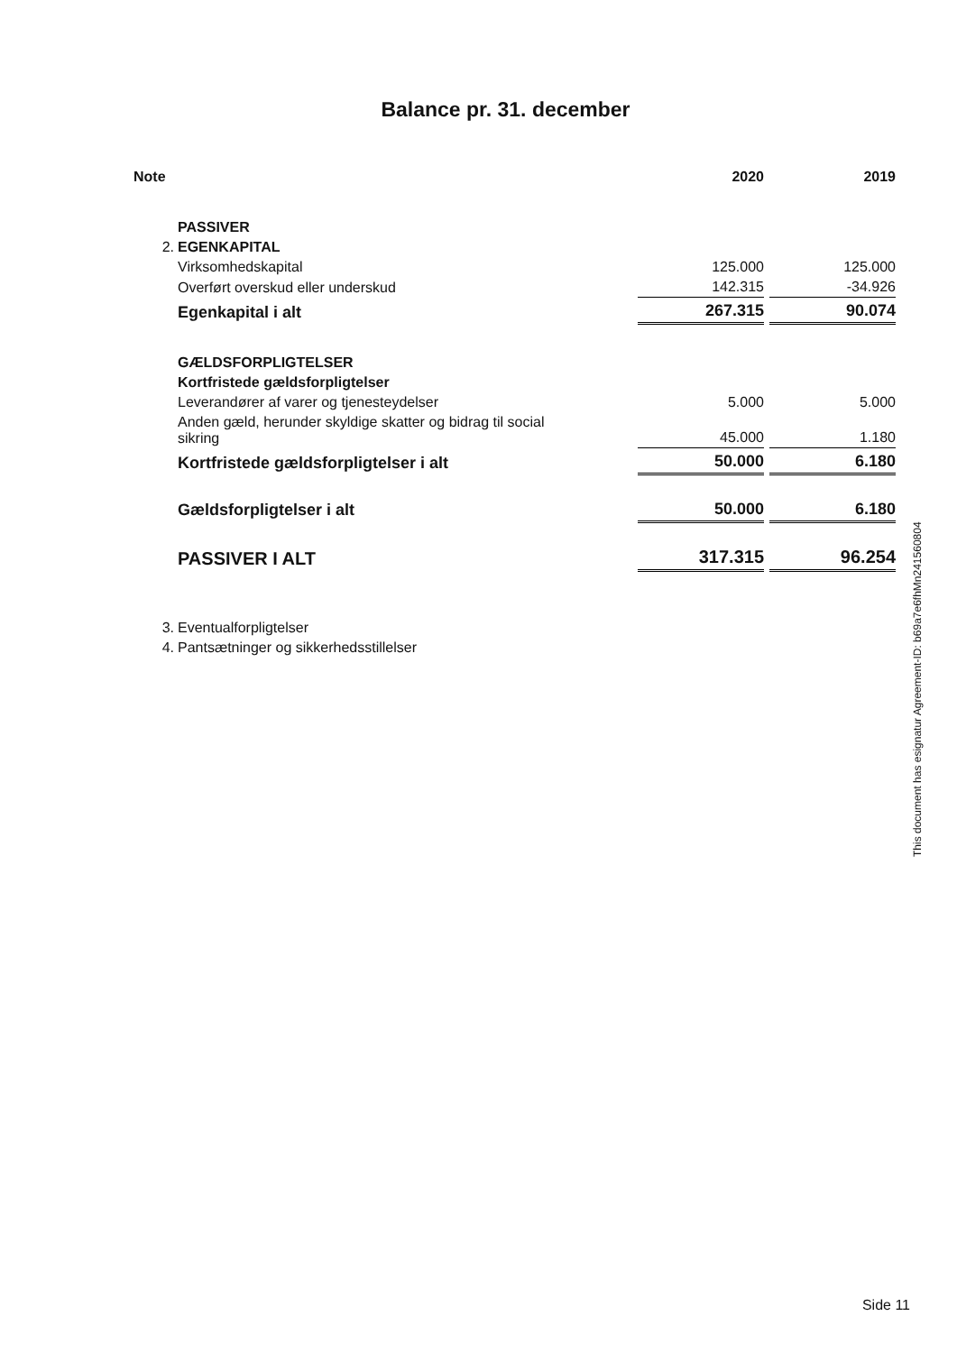Balance pr. 31. december
| Note | | 2020 | | 2019 |
| --- | --- | --- | --- | --- |
| | PASSIVER | | | |
| 2. | EGENKAPITAL | | | |
| | Virksomhedskapital | 125.000 | | 125.000 |
| | Overført overskud eller underskud | 142.315 | | -34.926 |
| | Egenkapital i alt | 267.315 | | 90.074 |
| | GÆLDSFORPLIGTELSER | | | |
| | Kortfristede gældsforpligtelser | | | |
| | Leverandører af varer og tjenesteydelser | 5.000 | | 5.000 |
| | Anden gæld, herunder skyldige skatter og bidrag til social sikring | 45.000 | | 1.180 |
| | Kortfristede gældsforpligtelser i alt | 50.000 | | 6.180 |
| | Gældsforpligtelser i alt | 50.000 | | 6.180 |
| | PASSIVER I ALT | 317.315 | | 96.254 |
| 3. | Eventualforpligtelser | | | |
| 4. | Pantsætninger og sikkerhedsstillelser | | | |
This document has esignatur Agreement-ID: b69a7e6fhMn241560804
Side 11